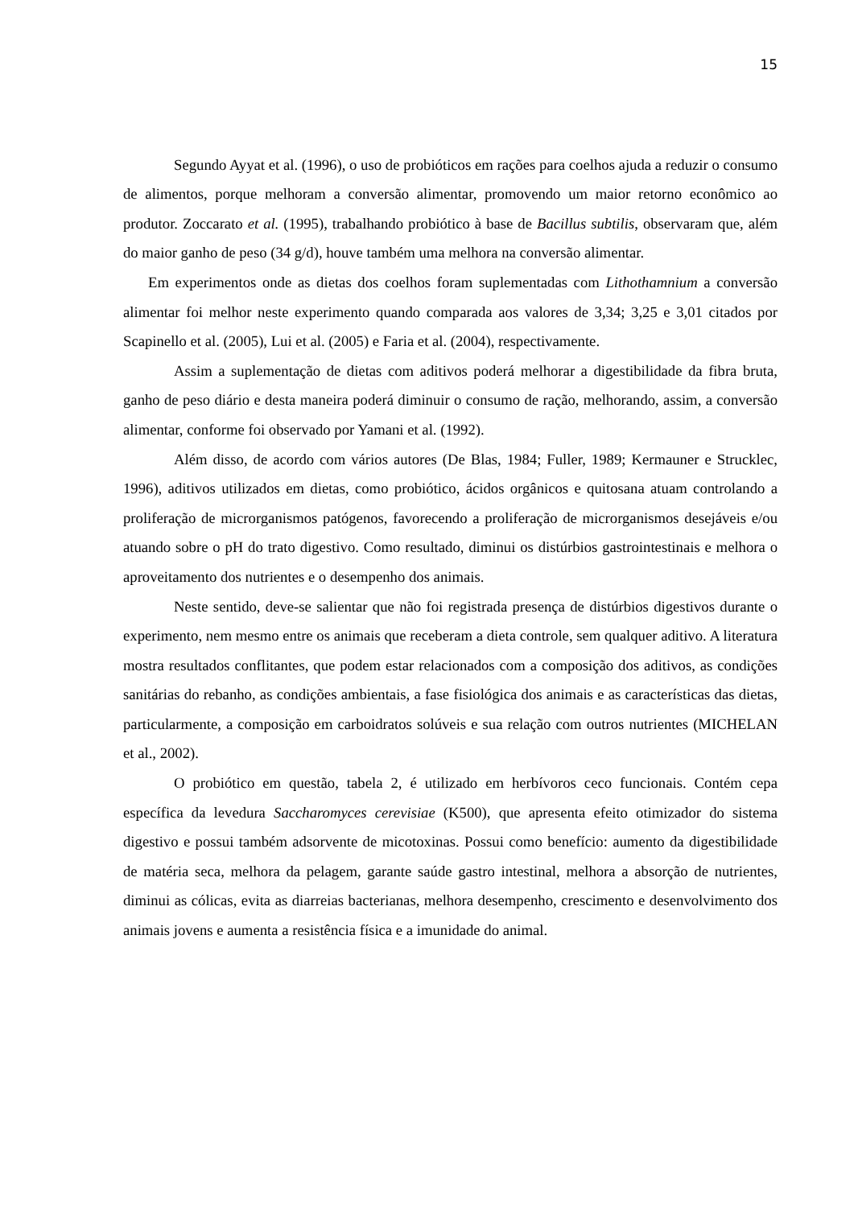15
Segundo Ayyat et al. (1996), o uso de probióticos em rações para coelhos ajuda a reduzir o consumo de alimentos, porque melhoram a conversão alimentar, promovendo um maior retorno econômico ao produtor. Zoccarato et al. (1995), trabalhando probiótico à base de Bacillus subtilis, observaram que, além do maior ganho de peso (34 g/d), houve também uma melhora na conversão alimentar.
Em experimentos onde as dietas dos coelhos foram suplementadas com Lithothamnium a conversão alimentar foi melhor neste experimento quando comparada aos valores de 3,34; 3,25 e 3,01 citados por Scapinello et al. (2005), Lui et al. (2005) e Faria et al. (2004), respectivamente.
Assim a suplementação de dietas com aditivos poderá melhorar a digestibilidade da fibra bruta, ganho de peso diário e desta maneira poderá diminuir o consumo de ração, melhorando, assim, a conversão alimentar, conforme foi observado por Yamani et al. (1992).
Além disso, de acordo com vários autores (De Blas, 1984; Fuller, 1989; Kermauner e Strucklec, 1996), aditivos utilizados em dietas, como probiótico, ácidos orgânicos e quitosana atuam controlando a proliferação de microrganismos patógenos, favorecendo a proliferação de microrganismos desejáveis e/ou atuando sobre o pH do trato digestivo. Como resultado, diminui os distúrbios gastrointestinais e melhora o aproveitamento dos nutrientes e o desempenho dos animais.
Neste sentido, deve-se salientar que não foi registrada presença de distúrbios digestivos durante o experimento, nem mesmo entre os animais que receberam a dieta controle, sem qualquer aditivo. A literatura mostra resultados conflitantes, que podem estar relacionados com a composição dos aditivos, as condições sanitárias do rebanho, as condições ambientais, a fase fisiológica dos animais e as características das dietas, particularmente, a composição em carboidratos solúveis e sua relação com outros nutrientes (MICHELAN et al., 2002).
O probiótico em questão, tabela 2, é utilizado em herbívoros ceco funcionais. Contém cepa específica da levedura Saccharomyces cerevisiae (K500), que apresenta efeito otimizador do sistema digestivo e possui também adsorvente de micotoxinas. Possui como benefício: aumento da digestibilidade de matéria seca, melhora da pelagem, garante saúde gastro intestinal, melhora a absorção de nutrientes, diminui as cólicas, evita as diarreias bacterianas, melhora desempenho, crescimento e desenvolvimento dos animais jovens e aumenta a resistência física e a imunidade do animal.